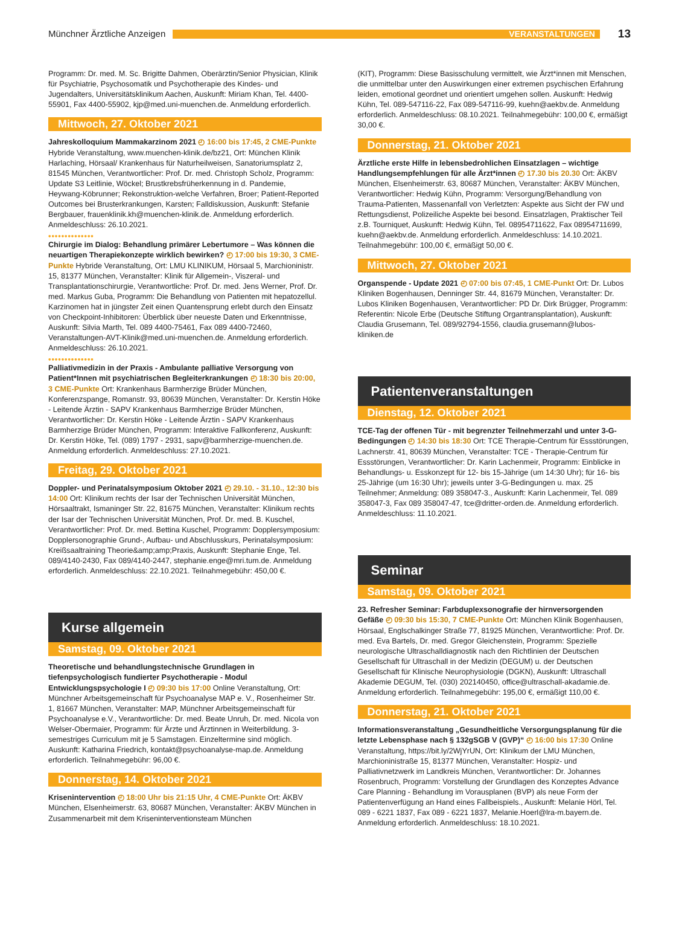Münchner Ärztliche Anzeigen
VERANSTALTUNGEN
13
Programm: Dr. med. M. Sc. Brigitte Dahmen, Oberärztin/Senior Physician, Klinik für Psychiatrie, Psychosomatik und Psychotherapie des Kindes- und Jugendalters, Universitätsklinikum Aachen, Auskunft: Miriam Khan, Tel. 4400-55901, Fax 4400-55902, kjp@med.uni-muenchen.de. Anmeldung erforderlich.
Mittwoch, 27. Oktober 2021
Jahreskolloquium Mammakarzinom 2021 ◴ 16:00 bis 17:45, 2 CME-Punkte Hybride Veranstaltung, www.muenchen-klinik.de/bz21, Ort: München Klinik Harlaching, Hörsaal/ Krankenhaus für Naturheilweisen, Sanatoriumsplatz 2, 81545 München, Verantwortlicher: Prof. Dr. med. Christoph Scholz, Programm: Update S3 Leitlinie, Wöckel; Brustkrebsfrüherkennung in d. Pandemie, Heywang-Köbrunner; Rekonstruktion-welche Verfahren, Broer; Patient-Reported Outcomes bei Brusterkrankungen, Karsten; Falldiskussion, Auskunft: Stefanie Bergbauer, frauenklinik.kh@muenchen-klinik.de. Anmeldung erforderlich. Anmeldeschluss: 26.10.2021.
••••••••••••••
Chirurgie im Dialog: Behandlung primärer Lebertumore – Was können die neuartigen Therapiekonzepte wirklich bewirken? ◴ 17:00 bis 19:30, 3 CME-Punkte Hybride Veranstaltung, Ort: LMU KLINIKUM, Hörsaal 5, Marchioninistr. 15, 81377 München, Veranstalter: Klinik für Allgemein-, Viszeral- und Transplantationschirurgie, Verantwortliche: Prof. Dr. med. Jens Werner, Prof. Dr. med. Markus Guba, Programm: Die Behandlung von Patienten mit hepatozellul. Karzinomen hat in jüngster Zeit einen Quantensprung erlebt durch den Einsatz von Checkpoint-Inhibitoren: Überblick über neueste Daten und Erkenntnisse, Auskunft: Silvia Marth, Tel. 089 4400-75461, Fax 089 4400-72460, Veranstaltungen-AVT-Klinik@med.uni-muenchen.de. Anmeldung erforderlich. Anmeldeschluss: 26.10.2021.
••••••••••••••
Palliativmedizin in der Praxis - Ambulante palliative Versorgung von Patient*Innen mit psychiatrischen Begleiterkrankungen ◴ 18:30 bis 20:00, 3 CME-Punkte Ort: Krankenhaus Barmherzige Brüder München, Konferenzspange, Romanstr. 93, 80639 München, Veranstalter: Dr. Kerstin Höke - Leitende Ärztin - SAPV Krankenhaus Barmherzige Brüder München, Verantwortlicher: Dr. Kerstin Höke - Leitende Ärztin - SAPV Krankenhaus Barmherzige Brüder München, Programm: Interaktive Fallkonferenz, Auskunft: Dr. Kerstin Höke, Tel. (089) 1797 - 2931, sapv@barmherzige-muenchen.de. Anmeldung erforderlich. Anmeldeschluss: 27.10.2021.
Freitag, 29. Oktober 2021
Doppler- und Perinatalsymposium Oktober 2021 ◴ 29.10. - 31.10., 12:30 bis 14:00 Ort: Klinikum rechts der Isar der Technischen Universität München, Hörsaaltrakt, Ismaninger Str. 22, 81675 München, Veranstalter: Klinikum rechts der Isar der Technischen Universität München, Prof. Dr. med. B. Kuschel, Verantwortlicher: Prof. Dr. med. Bettina Kuschel, Programm: Dopplersymposium: Dopplersonographie Grund-, Aufbau- und Abschlusskurs, Perinatalsymposium: Kreißsaaltraining Theorie&amp;amp;Praxis, Auskunft: Stephanie Enge, Tel. 089/4140-2430, Fax 089/4140-2447, stephanie.enge@mri.tum.de. Anmeldung erforderlich. Anmeldeschluss: 22.10.2021. Teilnahmegebühr: 450,00 €.
Kurse allgemein
Samstag, 09. Oktober 2021
Theoretische und behandlungstechnische Grundlagen in tiefenpsychologisch fundierter Psychotherapie - Modul Entwicklungspsychologie I ◴ 09:30 bis 17:00 Online Veranstaltung, Ort: Münchner Arbeitsgemeinschaft für Psychoanalyse MAP e. V., Rosenheimer Str. 1, 81667 München, Veranstalter: MAP, Münchner Arbeitsgemeinschaft für Psychoanalyse e.V., Verantwortliche: Dr. med. Beate Unruh, Dr. med. Nicola von Welser-Obermaier, Programm: für Ärzte und Ärztinnen in Weiterbildung. 3-semestriges Curriculum mit je 5 Samstagen. Einzeltermine sind möglich. Auskunft: Katharina Friedrich, kontakt@psychoanalyse-map.de. Anmeldung erforderlich. Teilnahmegebühr: 96,00 €.
Donnerstag, 14. Oktober 2021
Krisenintervention ◴ 18:00 Uhr bis 21:15 Uhr, 4 CME-Punkte Ort: ÄKBV München, Elsenheimerstr. 63, 80687 München, Veranstalter: ÄKBV München in Zusammenarbeit mit dem Kriseninterventionsteam München
(KIT), Programm: Diese Basisschulung vermittelt, wie Ärzt*innen mit Menschen, die unmittelbar unter den Auswirkungen einer extremen psychischen Erfahrung leiden, emotional geordnet und orientiert umgehen sollen. Auskunft: Hedwig Kühn, Tel. 089-547116-22, Fax 089-547116-99, kuehn@aekbv.de. Anmeldung erforderlich. Anmeldeschluss: 08.10.2021. Teilnahmegebühr: 100,00 €, ermäßigt 30,00 €.
Donnerstag, 21. Oktober 2021
Ärztliche erste Hilfe in lebensbedrohlichen Einsatzlagen – wichtige Handlungsempfehlungen für alle Ärzt*innen ◴ 17.30 bis 20.30 Ort: ÄKBV München, Elsenheimerstr. 63, 80687 München, Veranstalter: ÄKBV München, Verantwortlicher: Hedwig Kühn, Programm: Versorgung/Behandlung von Trauma-Patienten, Massenanfall von Verletzten: Aspekte aus Sicht der FW und Rettungsdienst, Polizeiliche Aspekte bei besond. Einsatzlagen, Praktischer Teil z.B. Tourniquet, Auskunft: Hedwig Kühn, Tel. 08954711622, Fax 08954711699, kuehn@aekbv.de. Anmeldung erforderlich. Anmeldeschluss: 14.10.2021. Teilnahmegebühr: 100,00 €, ermäßigt 50,00 €.
Mittwoch, 27. Oktober 2021
Organspende - Update 2021 ◴ 07:00 bis 07:45, 1 CME-Punkt Ort: Dr. Lubos Kliniken Bogenhausen, Denninger Str. 44, 81679 München, Veranstalter: Dr. Lubos Kliniken Bogenhausen, Verantwortlicher: PD Dr. Dirk Brügger, Programm: Referentin: Nicole Erbe (Deutsche Stiftung Organtransplantation), Auskunft: Claudia Grusemann, Tel. 089/92794-1556, claudia.grusemann@lubos-kliniken.de
Patientenveranstaltungen
Dienstag, 12. Oktober 2021
TCE-Tag der offenen Tür - mit begrenzter Teilnehmerzahl und unter 3-G-Bedingungen ◴ 14:30 bis 18:30 Ort: TCE Therapie-Centrum für Essstörungen, Lachnerstr. 41, 80639 München, Veranstalter: TCE - Therapie-Centrum für Essstörungen, Verantwortlicher: Dr. Karin Lachenmeir, Programm: Einblicke in Behandlungs- u. Esskonzept für 12- bis 15-Jährige (um 14:30 Uhr); für 16- bis 25-Jährige (um 16:30 Uhr); jeweils unter 3-G-Bedingungen u. max. 25 Teilnehmer; Anmeldung: 089 358047-3., Auskunft: Karin Lachenmeir, Tel. 089 358047-3, Fax 089 358047-47, tce@dritter-orden.de. Anmeldung erforderlich. Anmeldeschluss: 11.10.2021.
Seminar
Samstag, 09. Oktober 2021
23. Refresher Seminar: Farbduplexsonografie der hirnversorgenden Gefäße ◴ 09:30 bis 15:30, 7 CME-Punkte Ort: München Klinik Bogenhausen, Hörsaal, Englschalkinger Straße 77, 81925 München, Verantwortliche: Prof. Dr. med. Eva Bartels, Dr. med. Gregor Gleichenstein, Programm: Spezielle neurologische Ultraschalldiagnostik nach den Richtlinien der Deutschen Gesellschaft für Ultraschall in der Medizin (DEGUM) u. der Deutschen Gesellschaft für Klinische Neurophysiologie (DGKN), Auskunft: Ultraschall Akademie DEGUM, Tel. (030) 202140450, office@ultraschall-akadamie.de. Anmeldung erforderlich. Teilnahmegebühr: 195,00 €, ermäßigt 110,00 €.
Donnerstag, 21. Oktober 2021
Informationsveranstaltung „Gesundheitliche Versorgungsplanung für die letzte Lebensphase nach § 132gSGB V (GVP)“ ◴ 16:00 bis 17:30 Online Veranstaltung, https://bit.ly/2WjYrUN, Ort: Klinikum der LMU München, Marchioninistraße 15, 81377 München, Veranstalter: Hospiz- und Palliativnetzwerk im Landkreis München, Verantwortlicher: Dr. Johannes Rosenbruch, Programm: Vorstellung der Grundlagen des Konzeptes Advance Care Planning - Behandlung im Vorausplanen (BVP) als neue Form der Patientenverfügung an Hand eines Fallbeispiels., Auskunft: Melanie Hörl, Tel. 089 - 6221 1837, Fax 089 - 6221 1837, Melanie.Hoerl@lra-m.bayern.de. Anmeldung erforderlich. Anmeldeschluss: 18.10.2021.